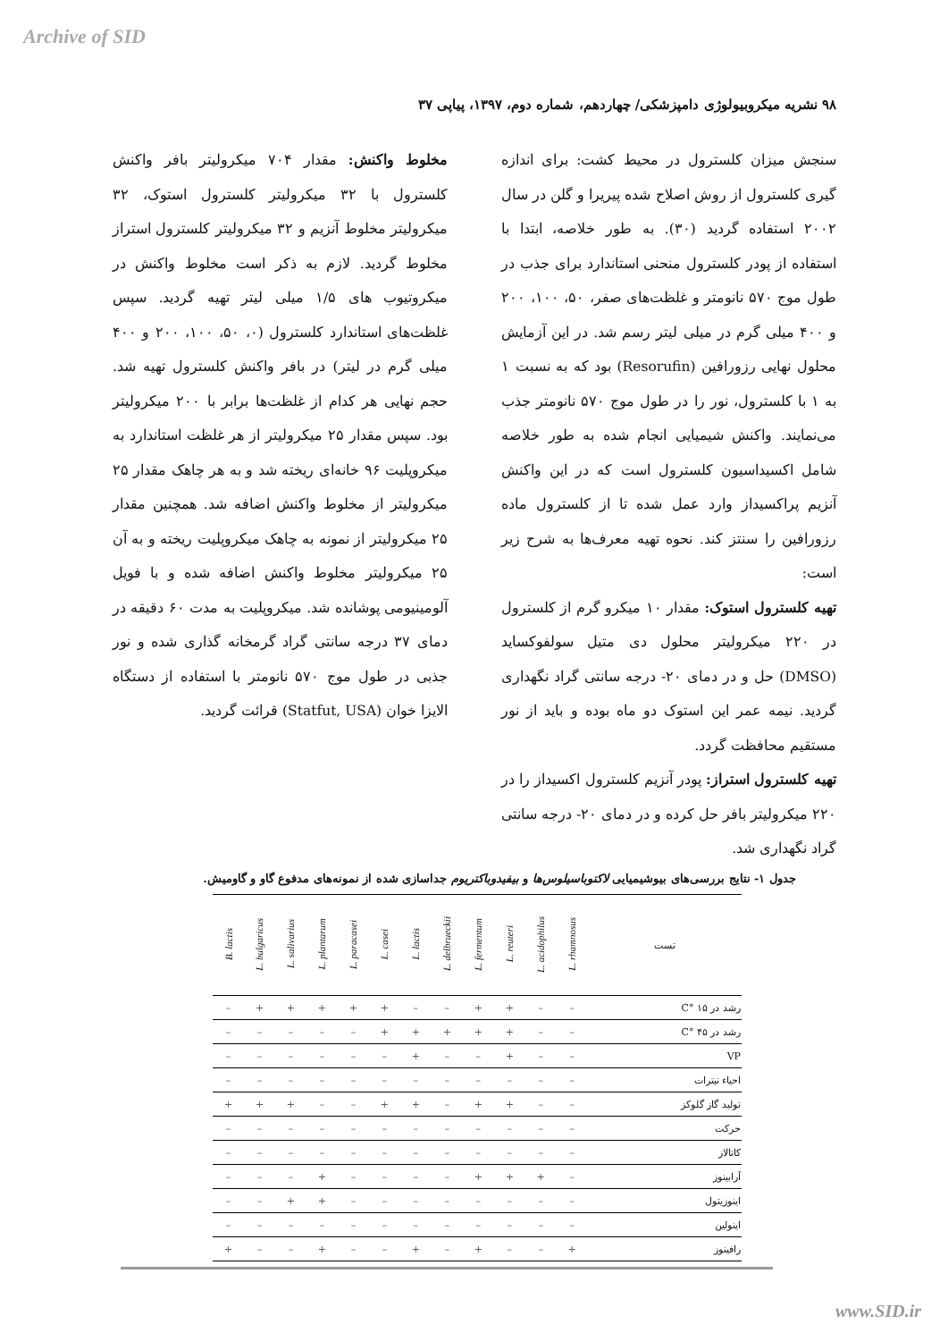Archive of SID
۹۸ نشریه میکروبیولوژی دامپزشکی/ چهاردهم، شماره دوم، ۱۳۹۷، پیاپی ۳۷
سنجش میزان کلسترول در محیط کشت: برای اندازه گیری کلسترول از روش اصلاح شده پیریرا و گلن در سال ۲۰۰۲ استفاده گردید (۳۰). به طور خلاصه، ابتدا با استفاده از پودر کلسترول منحنی استاندارد برای جذب در طول موج ۵۷۰ نانومتر و غلظت‌های صفر، ۵۰، ۱۰۰، ۲۰۰ و ۴۰۰ میلی گرم در میلی لیتر رسم شد. در این آزمایش محلول نهایی رزورافین (Resorufin) بود که به نسبت ۱ به ۱ با کلسترول، نور را در طول موج ۵۷۰ نانومتر جذب می‌نمایند. واکنش شیمیایی انجام شده به طور خلاصه شامل اکسیداسیون کلسترول است که در این واکنش آنزیم پراکسیداز وارد عمل شده تا از کلسترول ماده رزورافین را سنتز کند. نحوه تهیه معرف‌ها به شرح زیر است:
تهیه کلسترول استوک: مقدار ۱۰ میکرو گرم از کلسترول در ۲۲۰ میکرولیتر محلول دی متیل سولفوکساید (DMSO) حل و در دمای ۲۰- درجه سانتی گراد نگهداری گردید. نیمه عمر این استوک دو ماه بوده و باید از نور مستقیم محافظت گردد.
تهیه کلسترول استراز: پودر آنزیم کلسترول اکسیداز را در ۲۲۰ میکرولیتر بافر حل کرده و در دمای ۲۰- درجه سانتی گراد نگهداری شد.
مخلوط واکنش: مقدار ۷۰۴ میکرولیتر بافر واکنش کلسترول با ۳۲ میکرولیتر کلسترول استوک، ۳۲ میکرولیتر مخلوط آنزیم و ۳۲ میکرولیتر کلسترول استراز مخلوط گردید. لازم به ذکر است مخلوط واکنش در میکروتیوب های ۱/۵ میلی لیتر تهیه گردید. سپس غلظت‌های استاندارد کلسترول (۰، ۵۰، ۱۰۰، ۲۰۰ و ۴۰۰ میلی گرم در لیتر) در بافر واکنش کلسترول تهیه شد. حجم نهایی هر کدام از غلظت‌ها برابر با ۲۰۰ میکرولیتر بود. سپس مقدار ۲۵ میکرولیتر از هر غلظت استاندارد به میکروپلیت ۹۶ خانه‌ای ریخته شد و به هر چاهک مقدار ۲۵ میکرولیتر از مخلوط واکنش اضافه شد. همچنین مقدار ۲۵ میکرولیتر از نمونه به چاهک میکروپلیت ریخته و به آن ۲۵ میکرولیتر مخلوط واکنش اضافه شده و با فویل آلومینیومی پوشانده شد. میکروپلیت به مدت ۶۰ دقیقه در دمای ۳۷ درجه سانتی گراد گرمخانه گذاری شده و نور جذبی در طول موج ۵۷۰ نانومتر با استفاده از دستگاه الایزا خوان (Statfut, USA) قرائت گردید.
جدول ۱- نتایج بررسی‌های بیوشیمیایی لاکتوباسیلوس‌ها و بیفیدوباکتریوم جداسازی شده از نمونه‌های مدفوع گاو و گاومیش.
| تست | L. rhamnosus | L. acidophilus | L. reuteri | L. fermentum | L. delbrueckii | L. lactis | L. casei | L. paracasei | L. plantarum | L. salivarius | L. bulgaricus | B. lactis |
| --- | --- | --- | --- | --- | --- | --- | --- | --- | --- | --- | --- | --- |
| رشد در ۱۵ °C | – | – | + | + | – | – | + | + | + | + | + | – |
| رشد در ۴۵ °C | – | – | + | + | + | + | + | – | – | – | – | – |
| VP | – | – | + | – | – | + | – | – | – | – | – | – |
| احیاء نیترات | – | – | – | – | – | – | – | – | – | – | – | – |
| تولید گاز گلوکز | – | – | + | + | – | + | + | – | – | + | + | + |
| حرکت | – | – | – | – | – | – | – | – | – | – | – | – |
| کاتالاز | – | – | – | – | – | – | – | – | – | – | – | – |
| آرابینوز | – | + | + | + | – | – | – | – | + | – | – | – |
| اینوزیتول | – | – | – | – | – | – | – | – | + | + | – | – |
| اینولین | – | – | – | – | – | – | – | – | – | – | – | – |
| رافینوز | + | – | – | + | – | + | – | – | + | – | – | + |
www.SID.ir